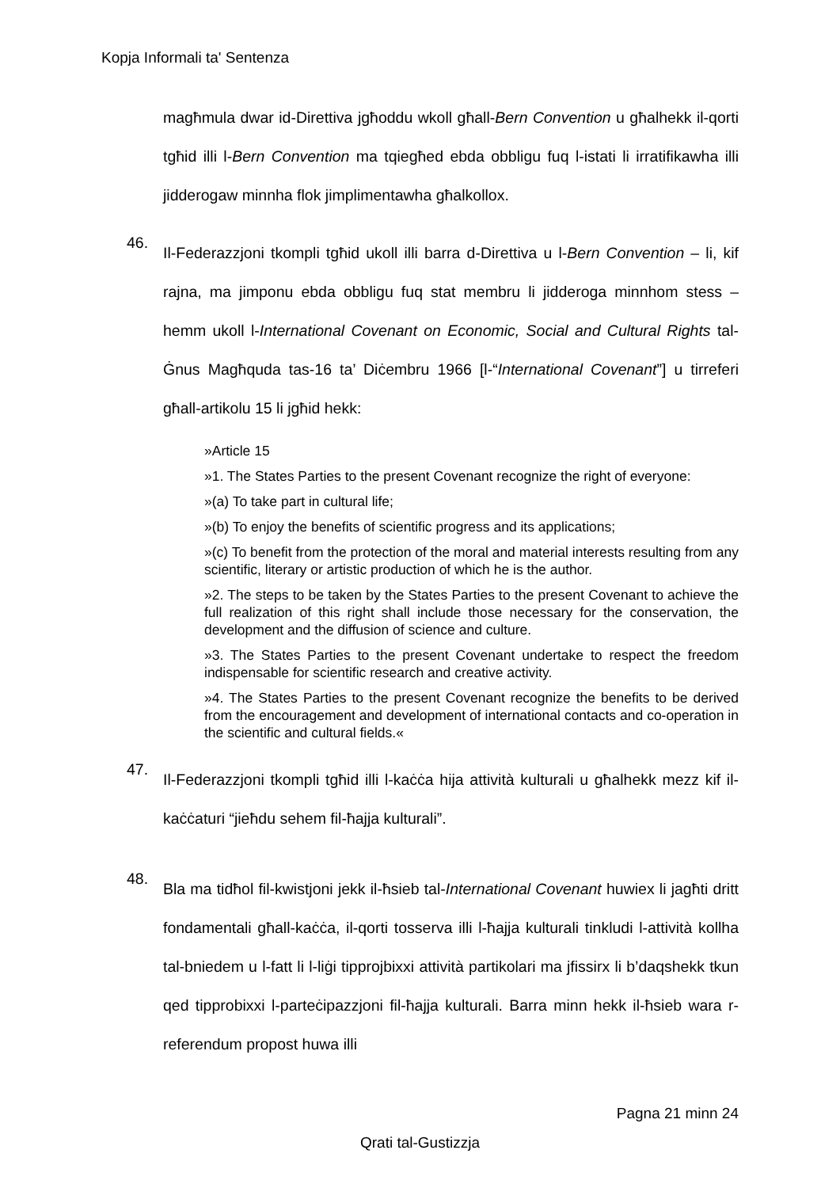Kopja Informali ta' Sentenza
magħmula dwar id-Direttiva jgħoddu wkoll għall-Bern Convention u għalhekk il-qorti tgħid illi l-Bern Convention ma tqiegħed ebda obbligu fuq l-istati li irratifikawha illi jidderogaw minnha flok jimplimentawha għalkollox.
46.
Il-Federazzjoni tkompli tgħid ukoll illi barra d-Direttiva u l-Bern Convention – li, kif rajna, ma jimponu ebda obbligu fuq stat membru li jidderoga minnhom stess – hemm ukoll l-International Covenant on Economic, Social and Cultural Rights tal-Ġnus Magħquda tas-16 ta’ Diċembru 1966 [l-“International Covenant”] u tirreferi għall-artikolu 15 li jgħid hekk:
»Article 15
»1. The States Parties to the present Covenant recognize the right of everyone:
»(a) To take part in cultural life;
»(b) To enjoy the benefits of scientific progress and its applications;
»(c) To benefit from the protection of the moral and material interests resulting from any scientific, literary or artistic production of which he is the author.
»2. The steps to be taken by the States Parties to the present Covenant to achieve the full realization of this right shall include those necessary for the conservation, the development and the diffusion of science and culture.
»3. The States Parties to the present Covenant undertake to respect the freedom indispensable for scientific research and creative activity.
»4. The States Parties to the present Covenant recognize the benefits to be derived from the encouragement and development of international contacts and co-operation in the scientific and cultural fields.«
47.
Il-Federazzjoni tkompli tgħid illi l-kaċċa hija attività kulturali u għalhekk mezz kif il-kaċċaturi “jieħdu sehem fil-ħajja kulturali”.
48.
Bla ma tidħol fil-kwistjoni jekk il-ħsieb tal-International Covenant huwiex li jagħti dritt fondamentali għall-kaċċa, il-qorti tosserva illi l-ħajja kulturali tinkludi l-attività kollha tal-bniedem u l-fatt li l-liġi tipprojbixxi attività partikolari ma jfissirx li b’daqshekk tkun qed tipprobixxi l-parteċipazzjoni fil-ħajja kulturali. Barra minn hekk il-ħsieb wara r-referendum propost huwa illi
Pagna 21 minn 24
Qrati tal-Gustizzja